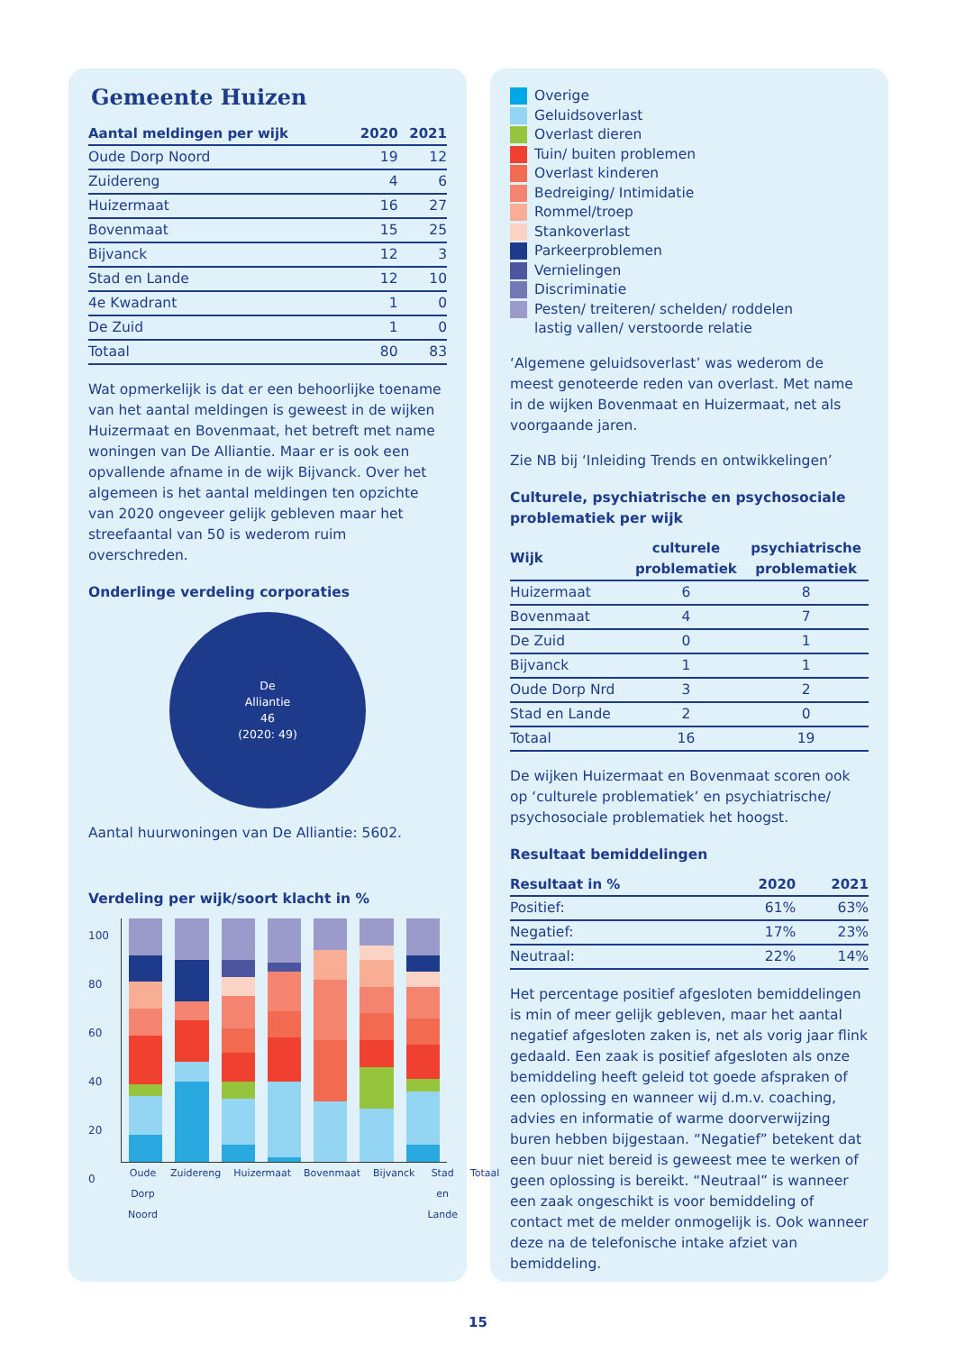Gemeente Huizen
| Aantal meldingen per wijk | 2020 | 2021 |
| --- | --- | --- |
| Oude Dorp Noord | 19 | 12 |
| Zuidereng | 4 | 6 |
| Huizermaat | 16 | 27 |
| Bovenmaat | 15 | 25 |
| Bijvanck | 12 | 3 |
| Stad en Lande | 12 | 10 |
| 4e Kwadrant | 1 | 0 |
| De Zuid | 1 | 0 |
| Totaal | 80 | 83 |
Wat opmerkelijk is dat er een behoorlijke toename van het aantal meldingen is geweest in de wijken Huizermaat en Bovenmaat, het betreft met name woningen van De Alliantie. Maar er is ook een opvallende afname in de wijk Bijvanck. Over het algemeen is het aantal meldingen ten opzichte van 2020 ongeveer gelijk gebleven maar het streefaantal van 50 is wederom ruim overschreden.
Onderlinge verdeling corporaties
De
Alliantie
46
(2020: 49)
Aantal huurwoningen van De Alliantie: 5602.
Verdeling per wijk/soort klacht in %
100
80
60
40
20
0
Oude Dorp Noord Zuidereng Huizermaat Bovenmaat Bijvanck Stad en Lande Totaal
Overige
Geluidsoverlast
Overlast dieren
Tuin/ buiten problemen
Overlast kinderen
Bedreiging/ Intimidatie
Rommel/troep
Stankoverlast
Parkeerproblemen
Vernielingen
Discriminatie
Pesten/ treiteren/ schelden/ roddelen
lastig vallen/ verstoorde relatie
‘Algemene geluidsoverlast’ was wederom de meest genoteerde reden van overlast. Met name in de wijken Bovenmaat en Huizermaat, net als voorgaande jaren.
Zie NB bij ‘Inleiding Trends en ontwikkelingen’
Culturele, psychiatrische en psychosociale problematiek per wijk
| Wijk | culturele problematiek | psychiatrische problematiek |
| --- | --- | --- |
| Huizermaat | 6 | 8 |
| Bovenmaat | 4 | 7 |
| De Zuid | 0 | 1 |
| Bijvanck | 1 | 1 |
| Oude Dorp Nrd | 3 | 2 |
| Stad en Lande | 2 | 0 |
| Totaal | 16 | 19 |
De wijken Huizermaat en Bovenmaat scoren ook op ‘culturele problematiek’ en psychiatrische/ psychosociale problematiek het hoogst.
Resultaat bemiddelingen
| Resultaat in % | 2020 | 2021 |
| --- | --- | --- |
| Positief: | 61% | 63% |
| Negatief: | 17% | 23% |
| Neutraal: | 22% | 14% |
Het percentage positief afgesloten bemiddelingen is min of meer gelijk gebleven, maar het aantal negatief afgesloten zaken is, net als vorig jaar flink gedaald. Een zaak is positief afgesloten als onze bemiddeling heeft geleid tot goede afspraken of een oplossing en wanneer wij d.m.v. coaching, advies en informatie of warme doorverwijzing buren hebben bijgestaan. “Negatief” betekent dat een buur niet bereid is geweest mee te werken of geen oplossing is bereikt. “Neutraal” is wanneer een zaak ongeschikt is voor bemiddeling of contact met de melder onmogelijk is. Ook wanneer deze na de telefonische intake afziet van bemiddeling.
15